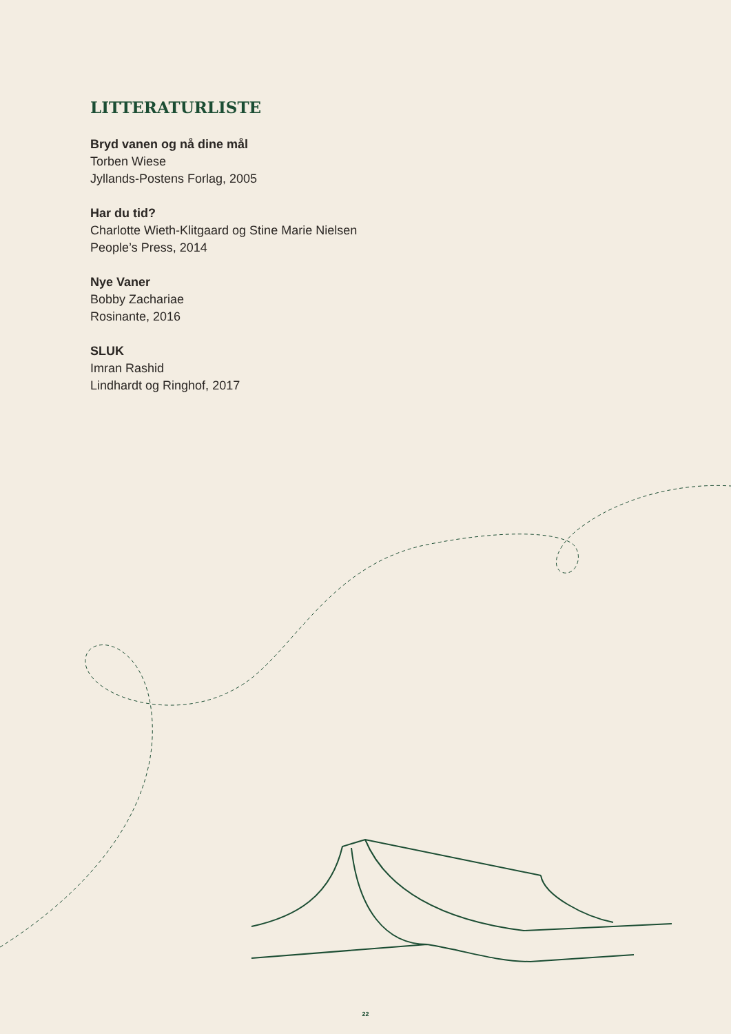LITTERATURLISTE
Bryd vanen og nå dine mål
Torben Wiese
Jyllands-Postens Forlag, 2005
Har du tid?
Charlotte Wieth-Klitgaard og Stine Marie Nielsen
People’s Press, 2014
Nye Vaner
Bobby Zachariae
Rosinante, 2016
SLUK
Imran Rashid
Lindhardt og Ringhof, 2017
22